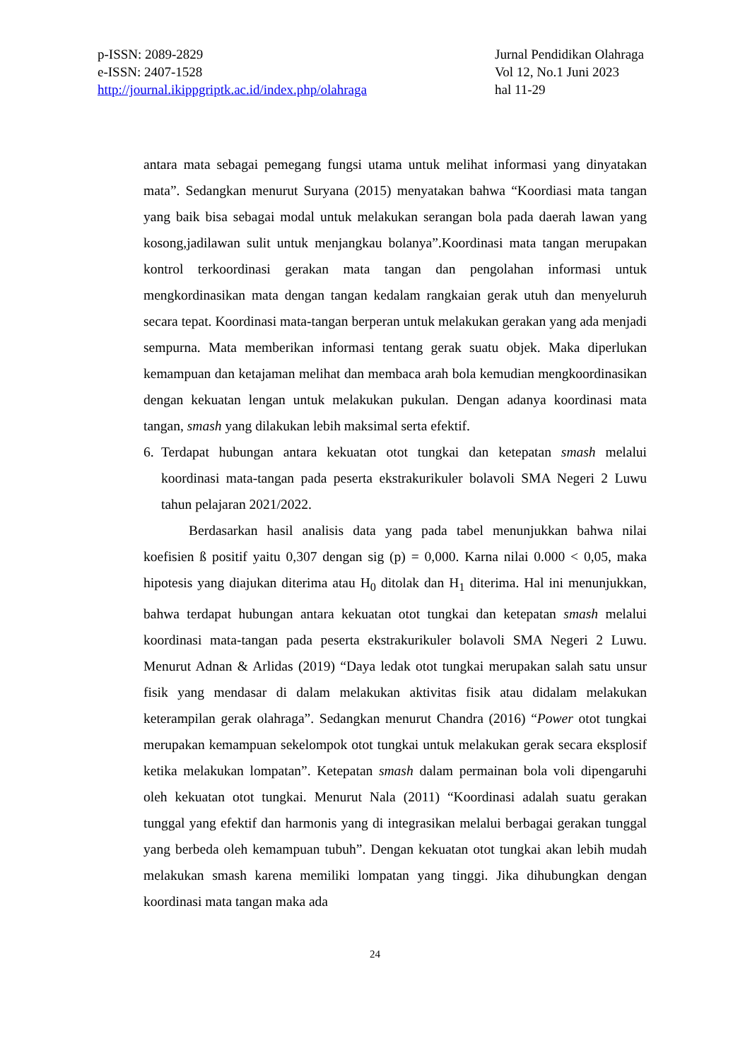p-ISSN: 2089-2829
e-ISSN: 2407-1528
http://journal.ikippgriptk.ac.id/index.php/olahraga
Jurnal Pendidikan Olahraga
Vol 12, No.1 Juni 2023
hal 11-29
antara mata sebagai pemegang fungsi utama untuk melihat informasi yang dinyatakan mata”. Sedangkan menurut Suryana (2015) menyatakan bahwa “Koordiasi mata tangan yang baik bisa sebagai modal untuk melakukan serangan bola pada daerah lawan yang kosong,jadilawan sulit untuk menjangkau bolanya”.Koordinasi mata tangan merupakan kontrol terkoordinasi gerakan mata tangan dan pengolahan informasi untuk mengkordinasikan mata dengan tangan kedalam rangkaian gerak utuh dan menyeluruh secara tepat. Koordinasi mata-tangan berperan untuk melakukan gerakan yang ada menjadi sempurna. Mata memberikan informasi tentang gerak suatu objek. Maka diperlukan kemampuan dan ketajaman melihat dan membaca arah bola kemudian mengkoordinasikan dengan kekuatan lengan untuk melakukan pukulan. Dengan adanya koordinasi mata tangan, smash yang dilakukan lebih maksimal serta efektif.
6. Terdapat hubungan antara kekuatan otot tungkai dan ketepatan smash melalui koordinasi mata-tangan pada peserta ekstrakurikuler bolavoli SMA Negeri 2 Luwu tahun pelajaran 2021/2022.
Berdasarkan hasil analisis data yang pada tabel menunjukkan bahwa nilai koefisien ß positif yaitu 0,307 dengan sig (p) = 0,000. Karna nilai 0.000 < 0,05, maka hipotesis yang diajukan diterima atau H<sub>0</sub> ditolak dan H<sub>1</sub> diterima. Hal ini menunjukkan, bahwa terdapat hubungan antara kekuatan otot tungkai dan ketepatan smash melalui koordinasi mata-tangan pada peserta ekstrakurikuler bolavoli SMA Negeri 2 Luwu. Menurut Adnan & Arlidas (2019) “Daya ledak otot tungkai merupakan salah satu unsur fisik yang mendasar di dalam melakukan aktivitas fisik atau didalam melakukan keterampilan gerak olahraga”. Sedangkan menurut Chandra (2016) “Power otot tungkai merupakan kemampuan sekelompok otot tungkai untuk melakukan gerak secara eksplosif ketika melakukan lompatan”. Ketepatan smash dalam permainan bola voli dipengaruhi oleh kekuatan otot tungkai. Menurut Nala (2011) “Koordinasi adalah suatu gerakan tunggal yang efektif dan harmonis yang di integrasikan melalui berbagai gerakan tunggal yang berbeda oleh kemampuan tubuh”. Dengan kekuatan otot tungkai akan lebih mudah melakukan smash karena memiliki lompatan yang tinggi. Jika dihubungkan dengan koordinasi mata tangan maka ada
24